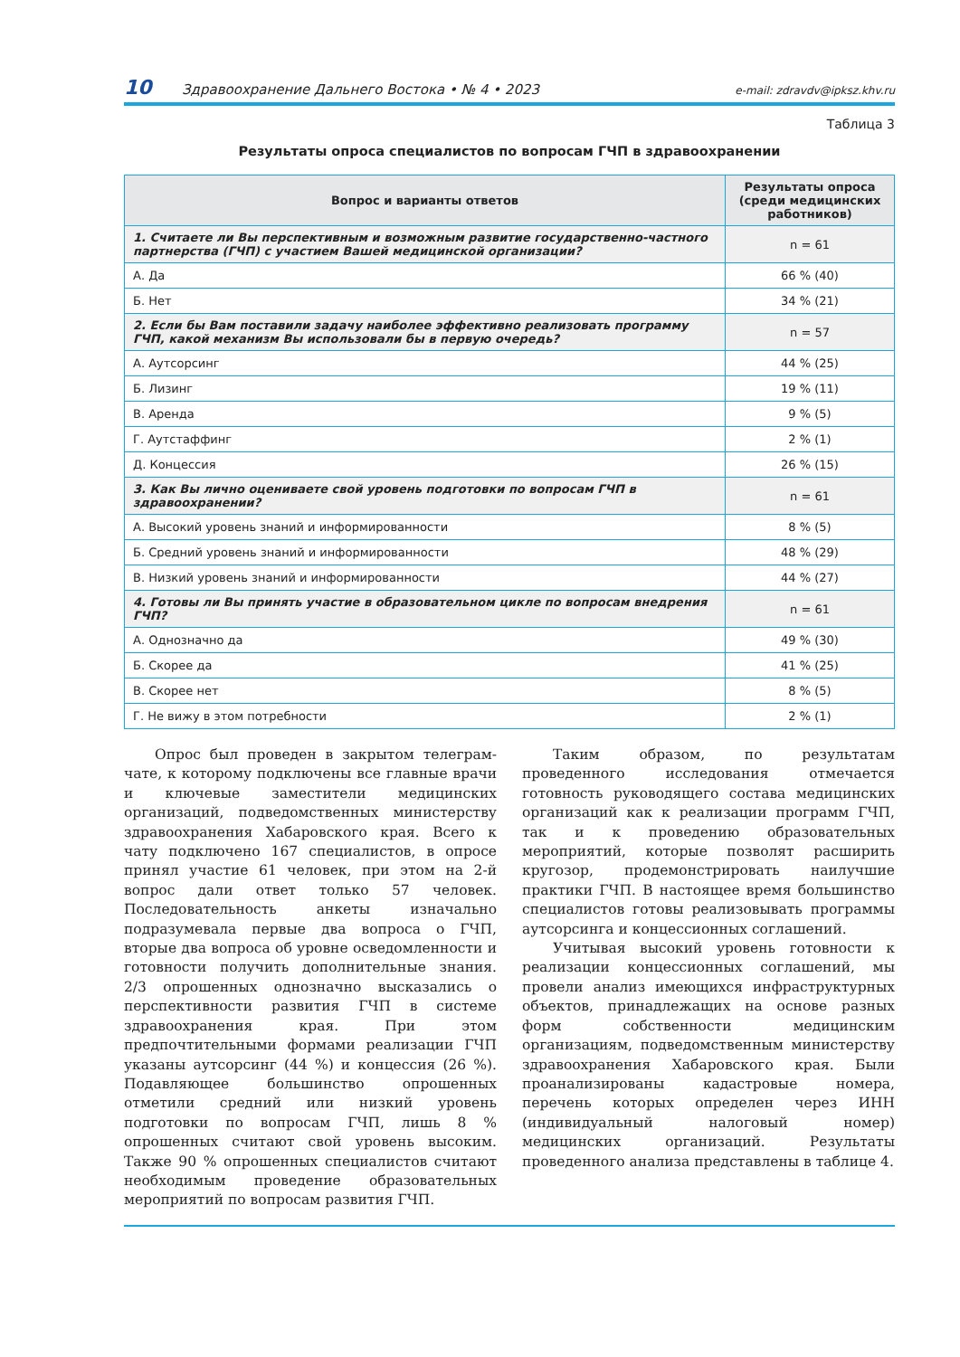10 Здравоохранение Дальнего Востока • № 4 • 2023 e-mail: zdravdv@ipksz.khv.ru
Таблица 3
Результаты опроса специалистов по вопросам ГЧП в здравоохранении
| Вопрос и варианты ответов | Результаты опроса (среди медицинских работников) |
| --- | --- |
| 1. Считаете ли Вы перспективным и возможным развитие государственно-частного партнерства (ГЧП) с участием Вашей медицинской организации? | n = 61 |
| А. Да | 66 % (40) |
| Б. Нет | 34 % (21) |
| 2. Если бы Вам поставили задачу наиболее эффективно реализовать программу ГЧП, какой механизм Вы использовали бы в первую очередь? | n = 57 |
| А. Аутсорсинг | 44 % (25) |
| Б. Лизинг | 19 % (11) |
| В. Аренда | 9 % (5) |
| Г. Аутстаффинг | 2 % (1) |
| Д. Концессия | 26 % (15) |
| 3. Как Вы лично оцениваете свой уровень подготовки по вопросам ГЧП в здравоохранении? | n = 61 |
| А. Высокий уровень знаний и информированности | 8 % (5) |
| Б. Средний уровень знаний и информированности | 48 % (29) |
| В. Низкий уровень знаний и информированности | 44 % (27) |
| 4. Готовы ли Вы принять участие в образовательном цикле по вопросам внедрения ГЧП? | n = 61 |
| А. Однозначно да | 49 % (30) |
| Б. Скорее да | 41 % (25) |
| В. Скорее нет | 8 % (5) |
| Г. Не вижу в этом потребности | 2 % (1) |
Опрос был проведен в закрытом телеграм-чате, к которому подключены все главные врачи и ключевые заместители медицинских организаций, подведомственных министерству здравоохранения Хабаровского края. Всего к чату подключено 167 специалистов, в опросе принял участие 61 человек, при этом на 2-й вопрос дали ответ только 57 человек. Последовательность анкеты изначально подразумевала первые два вопроса о ГЧП, вторые два вопроса об уровне осведомленности и готовности получить дополнительные знания. 2/3 опрошенных однозначно высказались о перспективности развития ГЧП в системе здравоохранения края. При этом предпочтительными формами реализации ГЧП указаны аутсорсинг (44 %) и концессия (26 %). Подавляющее большинство опрошенных отметили средний или низкий уровень подготовки по вопросам ГЧП, лишь 8 % опрошенных считают свой уровень высоким. Также 90 % опрошенных специалистов считают необходимым проведение образовательных мероприятий по вопросам развития ГЧП.
Таким образом, по результатам проведенного исследования отмечается готовность руководящего состава медицинских организаций как к реализации программ ГЧП, так и к проведению образовательных мероприятий, которые позволят расширить кругозор, продемонстрировать наилучшие практики ГЧП. В настоящее время большинство специалистов готовы реализовывать программы аутсорсинга и концессионных соглашений.
Учитывая высокий уровень готовности к реализации концессионных соглашений, мы провели анализ имеющихся инфраструктурных объектов, принадлежащих на основе разных форм собственности медицинским организациям, подведомственным министерству здравоохранения Хабаровского края. Были проанализированы кадастровые номера, перечень которых определен через ИНН (индивидуальный налоговый номер) медицинских организаций. Результаты проведенного анализа представлены в таблице 4.